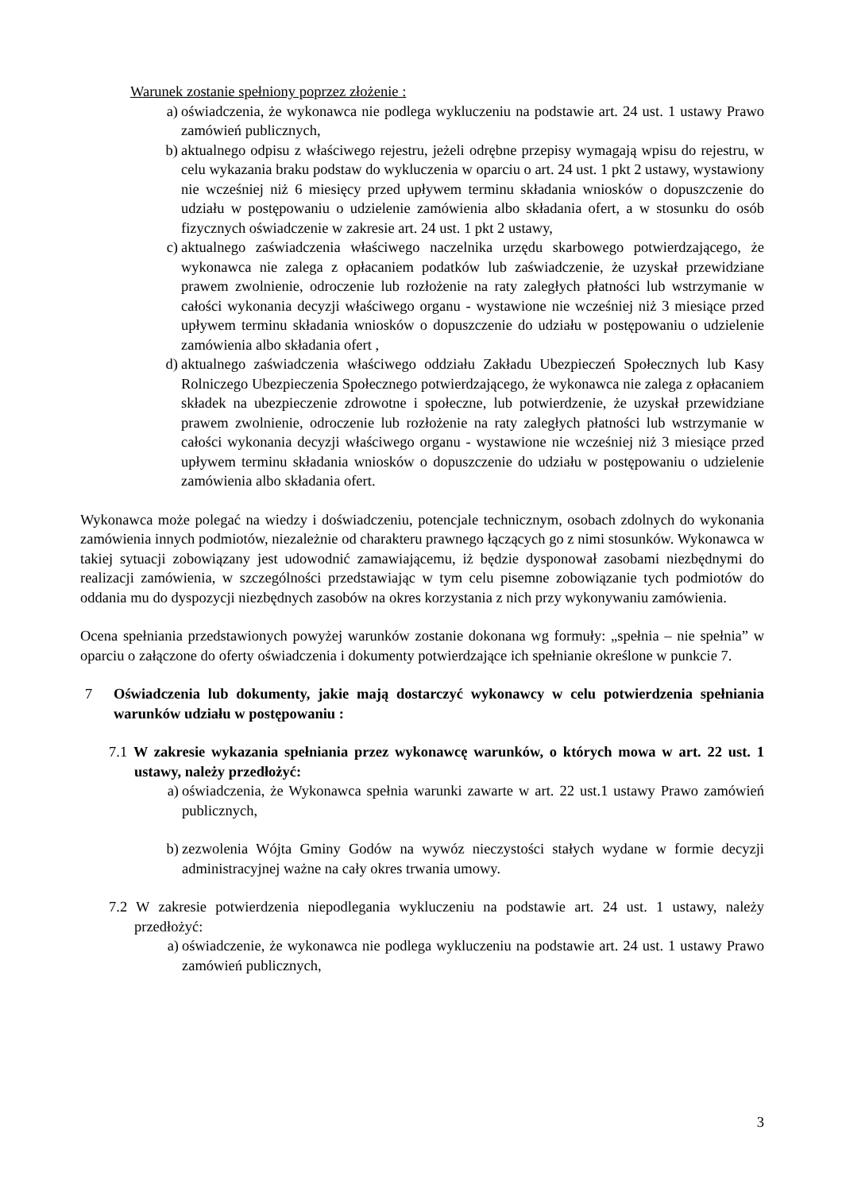Warunek zostanie spełniony poprzez złożenie :
a) oświadczenia, że wykonawca nie podlega wykluczeniu na podstawie art. 24 ust. 1 ustawy Prawo zamówień publicznych,
b) aktualnego odpisu z właściwego rejestru, jeżeli odrębne przepisy wymagają wpisu do rejestru, w celu wykazania braku podstaw do wykluczenia w oparciu o art. 24 ust. 1 pkt 2 ustawy, wystawiony nie wcześniej niż 6 miesięcy przed upływem terminu składania wniosków o dopuszczenie do udziału w postępowaniu o udzielenie zamówienia albo składania ofert, a w stosunku do osób fizycznych oświadczenie w zakresie art. 24 ust. 1 pkt 2 ustawy,
c) aktualnego zaświadczenia właściwego naczelnika urzędu skarbowego potwierdzającego, że wykonawca nie zalega z opłacaniem podatków lub zaświadczenie, że uzyskał przewidziane prawem zwolnienie, odroczenie lub rozłożenie na raty zaległych płatności lub wstrzymanie w całości wykonania decyzji właściwego organu - wystawione nie wcześniej niż 3 miesiące przed upływem terminu składania wniosków o dopuszczenie do udziału w postępowaniu o udzielenie zamówienia albo składania ofert ,
d) aktualnego zaświadczenia właściwego oddziału Zakładu Ubezpieczeń Społecznych lub Kasy Rolniczego Ubezpieczenia Społecznego potwierdzającego, że wykonawca nie zalega z opłacaniem składek na ubezpieczenie zdrowotne i społeczne, lub potwierdzenie, że uzyskał przewidziane prawem zwolnienie, odroczenie lub rozłożenie na raty zaległych płatności lub wstrzymanie w całości wykonania decyzji właściwego organu - wystawione nie wcześniej niż 3 miesiące przed upływem terminu składania wniosków o dopuszczenie do udziału w postępowaniu o udzielenie zamówienia albo składania ofert.
Wykonawca może polegać na wiedzy i doświadczeniu, potencjale technicznym, osobach zdolnych do wykonania zamówienia innych podmiotów, niezależnie od charakteru prawnego łączących go z nimi stosunków. Wykonawca w takiej sytuacji zobowiązany jest udowodnić zamawiającemu, iż będzie dysponował zasobami niezbędnymi do realizacji zamówienia, w szczególności przedstawiając w tym celu pisemne zobowiązanie tych podmiotów do oddania mu do dyspozycji niezbędnych zasobów na okres korzystania z nich przy wykonywaniu zamówienia.
Ocena spełniania przedstawionych powyżej warunków zostanie dokonana wg formuły: „spełnia – nie spełnia” w oparciu o załączone do oferty oświadczenia i dokumenty potwierdzające ich spełnianie określone w punkcie 7.
7 Oświadczenia lub dokumenty, jakie mają dostarczyć wykonawcy w celu potwierdzenia spełniania warunków udziału w postępowaniu :
7.1 W zakresie wykazania spełniania przez wykonawcę warunków, o których mowa w art. 22 ust. 1 ustawy, należy przedłożyć:
a) oświadczenia, że Wykonawca spełnia warunki zawarte w art. 22 ust.1 ustawy Prawo zamówień publicznych,
b) zezwolenia Wójta Gminy Godów na wywóz nieczystości stałych wydane w formie decyzji administracyjnej ważne na cały okres trwania umowy.
7.2 W zakresie potwierdzenia niepodlegania wykluczeniu na podstawie art. 24 ust. 1 ustawy, należy przedłożyć:
a) oświadczenie, że wykonawca nie podlega wykluczeniu na podstawie art. 24 ust. 1 ustawy Prawo zamówień publicznych,
3